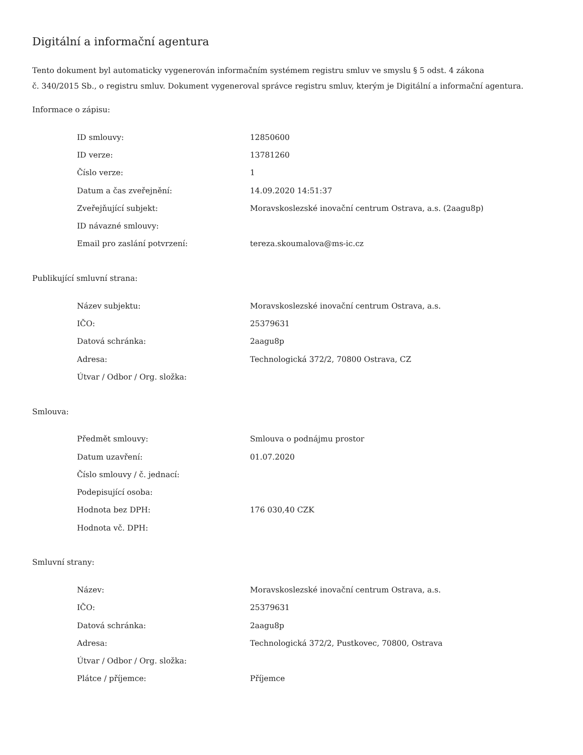Digitální a informační agentura
Tento dokument byl automaticky vygenerován informačním systémem registru smluv ve smyslu § 5 odst. 4 zákona
č. 340/2015 Sb., o registru smluv. Dokument vygeneroval správce registru smluv, kterým je Digitální a informační agentura.
Informace o zápisu:
| ID smlouvy: | 12850600 |
| ID verze: | 13781260 |
| Číslo verze: | 1 |
| Datum a čas zveřejnění: | 14.09.2020 14:51:37 |
| Zveřejňující subjekt: | Moravskoslezské inovační centrum Ostrava, a.s. (2aagu8p) |
| ID návazné smlouvy: | |
| Email pro zaslání potvrzení: | tereza.skoumalova@ms-ic.cz |
Publikující smluvní strana:
| Název subjektu: | Moravskoslezské inovační centrum Ostrava, a.s. |
| IČO: | 25379631 |
| Datová schránka: | 2aagu8p |
| Adresa: | Technologická 372/2, 70800 Ostrava, CZ |
| Útvar / Odbor / Org. složka: | |
Smlouva:
| Předmět smlouvy: | Smlouva o podnájmu prostor |
| Datum uzavření: | 01.07.2020 |
| Číslo smlouvy / č. jednací: | |
| Podepisující osoba: | |
| Hodnota bez DPH: | 176 030,40 CZK |
| Hodnota vč. DPH: | |
Smluvní strany:
| Název: | Moravskoslezské inovační centrum Ostrava, a.s. |
| IČO: | 25379631 |
| Datová schránka: | 2aagu8p |
| Adresa: | Technologická 372/2, Pustkovec, 70800, Ostrava |
| Útvar / Odbor / Org. složka: | |
| Plátce / příjemce: | Příjemce |